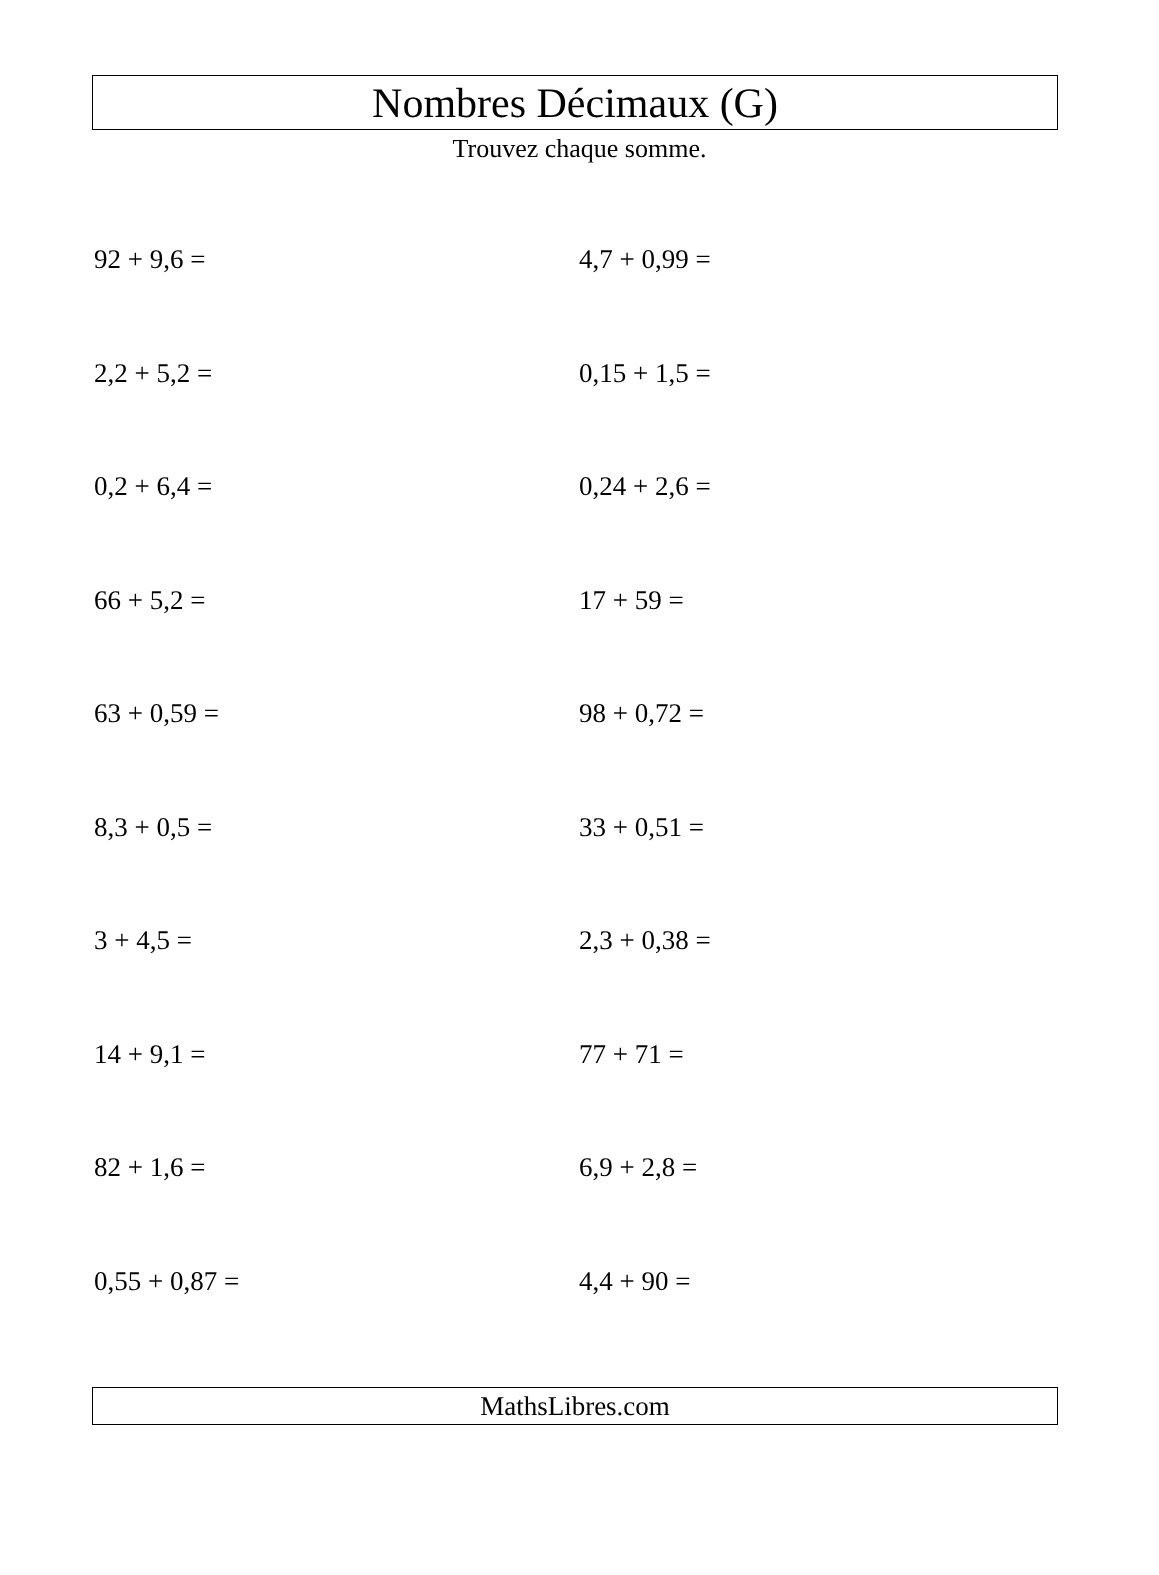Nombres Décimaux (G)
Trouvez chaque somme.
| 92 + 9,6 = | 4,7 + 0,99 = |
| 2,2 + 5,2 = | 0,15 + 1,5 = |
| 0,2 + 6,4 = | 0,24 + 2,6 = |
| 66 + 5,2 = | 17 + 59 = |
| 63 + 0,59 = | 98 + 0,72 = |
| 8,3 + 0,5 = | 33 + 0,51 = |
| 3 + 4,5 = | 2,3 + 0,38 = |
| 14 + 9,1 = | 77 + 71 = |
| 82 + 1,6 = | 6,9 + 2,8 = |
| 0,55 + 0,87 = | 4,4 + 90 = |
MathsLibres.com